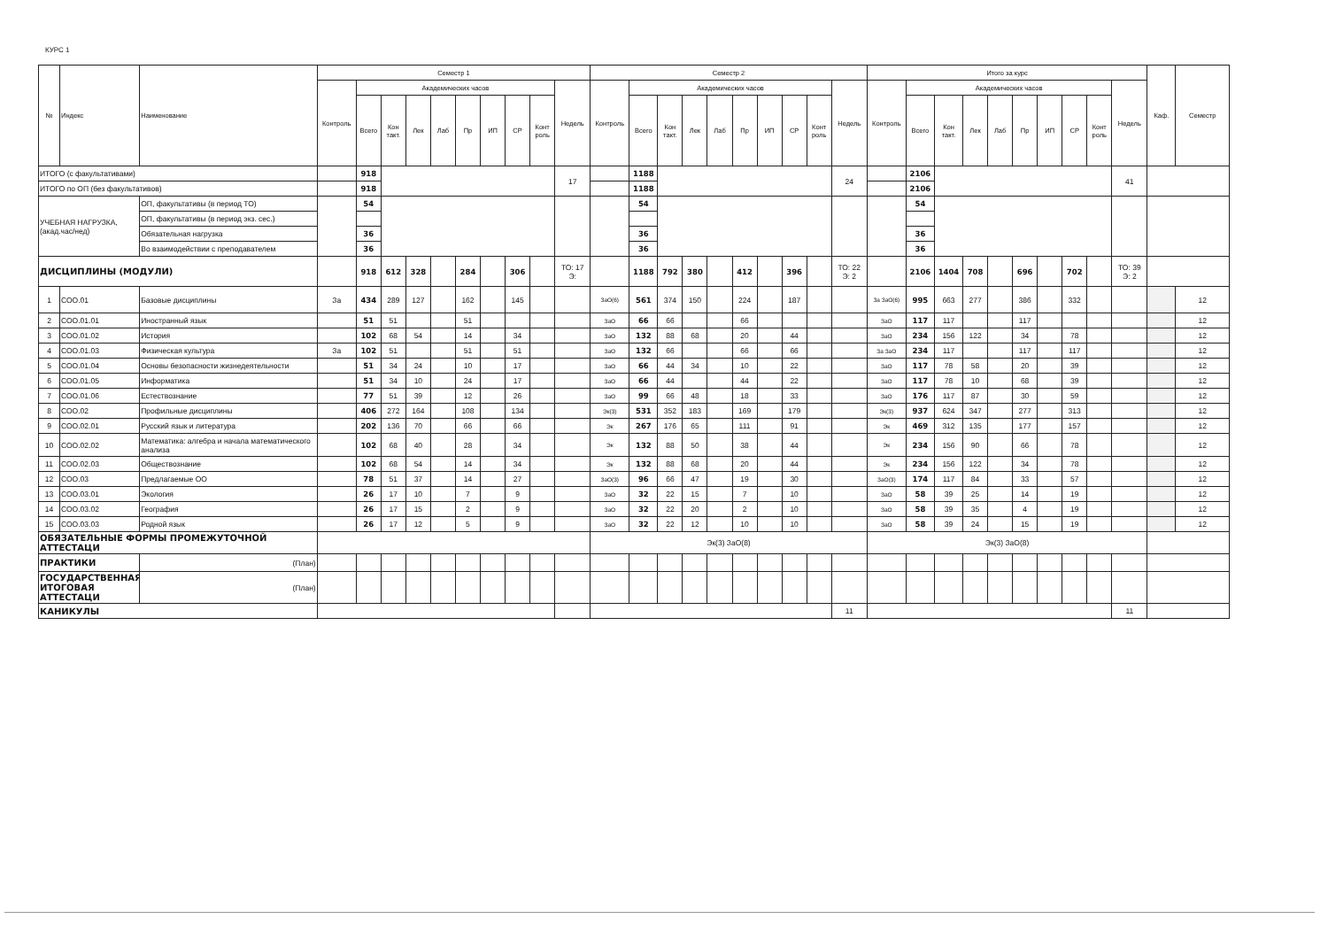КУРС 1
| № | Индекс | Наименование | Семестр 1 | | | | | | | | | | Семестр 2 | | | | | | | | | | Итого за курс | | | | | | | | | | Каф. | Семестр |
| --- | --- | --- | --- | --- | --- | --- | --- | --- | --- | --- | --- | --- | --- | --- | --- | --- | --- | --- | --- | --- | --- | --- | --- | --- | --- | --- | --- | --- | --- | --- | --- | --- | --- | --- |
| | | | Контроль | Академических часов | | | | | | | | Недель | Контроль | Академических часов | | | | | | | | Недель | Контроль | Академических часов | | | | | | | | Недель | | |
| | | | | Всего | Кон такт. | Лек | Лаб | Пр | ИП | СР | Конт роль | | | Всего | Кон такт. | Лек | Лаб | Пр | ИП | СР | Конт роль | | | Всего | Кон такт. | Лек | Лаб | Пр | ИП | СР | Конт роль | | | |
| ИТОГО (с факультативами) | | | | 918 | | | | | | | | 17 | | 1188 | | | | | | | | 24 | | 2106 | | | | | | | | 41 | | |
| ИТОГО по ОП (без факультативов) | | | | 918 | | | | | | | | | | 1188 | | | | | | | | | | 2106 | | | | | | | | | | |
| УЧЕБНАЯ НАГРУЗКА, (акад.час/нед) | | ОП, факультативы (в период ТО) | | 54 | | | | | | | | | | 54 | | | | | | | | | | 54 | | | | | | | | | | |
| | | ОП, факультативы (в период экз. сес.) | | | | | | | | | | | | | | | | | | | | | | | | | | | | | | | | |
| | | Обязательная нагрузка | | 36 | | | | | | | | | | 36 | | | | | | | | | | 36 | | | | | | | | | | |
| | | Во взаимодействии с преподавателем | | 36 | | | | | | | | | | 36 | | | | | | | | | | 36 | | | | | | | | | | |
| ДИСЦИПЛИНЫ (МОДУЛИ) | | | | 918 | 612 | 328 | | 284 | | 306 | | ТО: 17 Э: | | 1188 | 792 | 380 | | 412 | | 396 | | ТО: 22 Э: 2 | | 2106 | 1404 | 708 | | 696 | | 702 | | ТО: 39 Э: 2 | | |
| 1 | СОО.01 | Базовые дисциплины | За | 434 | 289 | 127 | | 162 | | 145 | | | ЗаО(6) | 561 | 374 | 150 | | 224 | | 187 | | | За ЗаО(6) | 995 | 663 | 277 | | 386 | | 332 | | | | 12 |
| 2 | СОО.01.01 | Иностранный язык | | 51 | 51 | | | 51 | | | | | ЗаО | 66 | 66 | | | 66 | | | | | ЗаО | 117 | 117 | | | 117 | | | | | | 12 |
| 3 | СОО.01.02 | История | | 102 | 68 | 54 | | 14 | | 34 | | | ЗаО | 132 | 88 | 68 | | 20 | | 44 | | | ЗаО | 234 | 156 | 122 | | 34 | | 78 | | | | 12 |
| 4 | СОО.01.03 | Физическая культура | За | 102 | 51 | | | 51 | | 51 | | | ЗаО | 132 | 66 | | | 66 | | 66 | | | За ЗаО | 234 | 117 | | | 117 | | 117 | | | | 12 |
| 5 | СОО.01.04 | Основы безопасности жизнедеятельности | | 51 | 34 | 24 | | 10 | | 17 | | | ЗаО | 66 | 44 | 34 | | 10 | | 22 | | | ЗаО | 117 | 78 | 58 | | 20 | | 39 | | | | 12 |
| 6 | СОО.01.05 | Информатика | | 51 | 34 | 10 | | 24 | | 17 | | | ЗаО | 66 | 44 | | | 44 | | 22 | | | ЗаО | 117 | 78 | 10 | | 68 | | 39 | | | | 12 |
| 7 | СОО.01.06 | Естествознание | | 77 | 51 | 39 | | 12 | | 26 | | | ЗаО | 99 | 66 | 48 | | 18 | | 33 | | | ЗаО | 176 | 117 | 87 | | 30 | | 59 | | | | 12 |
| 8 | СОО.02 | Профильные дисциплины | | 406 | 272 | 164 | | 108 | | 134 | | | Эк(3) | 531 | 352 | 183 | | 169 | | 179 | | | Эк(3) | 937 | 624 | 347 | | 277 | | 313 | | | | 12 |
| 9 | СОО.02.01 | Русский язык и литература | | 202 | 136 | 70 | | 66 | | 66 | | | Эк | 267 | 176 | 65 | | 111 | | 91 | | | Эк | 469 | 312 | 135 | | 177 | | 157 | | | | 12 |
| 10 | СОО.02.02 | Математика: алгебра и начала математического анализа | | 102 | 68 | 40 | | 28 | | 34 | | | Эк | 132 | 88 | 50 | | 38 | | 44 | | | Эк | 234 | 156 | 90 | | 66 | | 78 | | | | 12 |
| 11 | СОО.02.03 | Обществознание | | 102 | 68 | 54 | | 14 | | 34 | | | Эк | 132 | 88 | 68 | | 20 | | 44 | | | Эк | 234 | 156 | 122 | | 34 | | 78 | | | | 12 |
| 12 | СОО.03 | Предлагаемые ОО | | 78 | 51 | 37 | | 14 | | 27 | | | ЗаО(3) | 96 | 66 | 47 | | 19 | | 30 | | | ЗаО(3) | 174 | 117 | 84 | | 33 | | 57 | | | | 12 |
| 13 | СОО.03.01 | Экология | | 26 | 17 | 10 | | 7 | | 9 | | | ЗаО | 32 | 22 | 15 | | 7 | | 10 | | | ЗаО | 58 | 39 | 25 | | 14 | | 19 | | | | 12 |
| 14 | СОО.03.02 | География | | 26 | 17 | 15 | | 2 | | 9 | | | ЗаО | 32 | 22 | 20 | | 2 | | 10 | | | ЗаО | 58 | 39 | 35 | | 4 | | 19 | | | | 12 |
| 15 | СОО.03.03 | Родной язык | | 26 | 17 | 12 | | 5 | | 9 | | | ЗаО | 32 | 22 | 12 | | 10 | | 10 | | | ЗаО | 58 | 39 | 24 | | 15 | | 19 | | | | 12 |
| ОБЯЗАТЕЛЬНЫЕ ФОРМЫ ПРОМЕЖУТОЧНОЙ АТТЕСТАЦИ | | | | | | | | | | | | | Эк(3) ЗаО(8) | | | | | | | | | | Эк(3) ЗаО(8) | | | | | | | | | | | |
| ПРАКТИКИ | | (План) | | | | | | | | | | | | | | | | | | | | | | | | | | | | | | | | |
| ГОСУДАРСТВЕННАЯ ИТОГОВАЯ АТТЕСТАЦИ | | (План) | | | | | | | | | | | | | | | | | | | | | | | | | | | | | | | | |
| КАНИКУЛЫ | | | | | | | | | | | | | | | | | | | | | | 11 | | | | | | | | | | 11 | | |